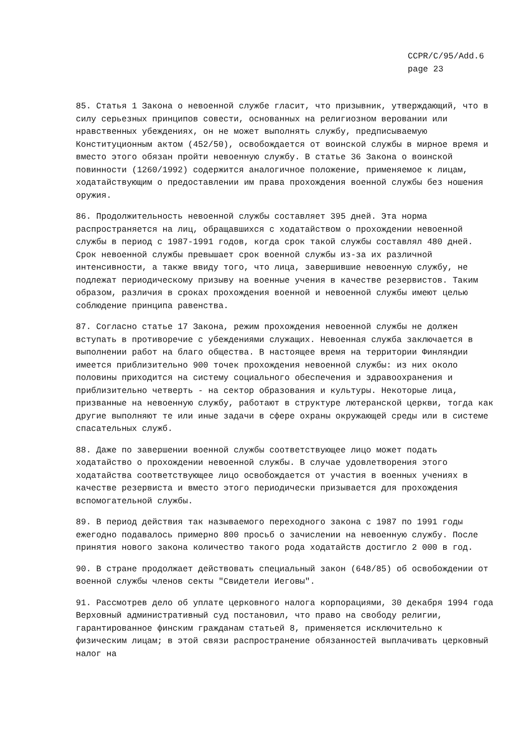CCPR/C/95/Add.6
page 23
85. Статья 1 Закона о невоенной службе гласит, что призывник, утверждающий, что в силу серьезных принципов совести, основанных на религиозном веровании или нравственных убеждениях, он не может выполнять службу, предписываемую Конституционным актом (452/50), освобождается от воинской службы в мирное время и вместо этого обязан пройти невоенную службу. В статье 36 Закона о воинской повинности (1260/1992) содержится аналогичное положение, применяемое к лицам, ходатайствующим о предоставлении им права прохождения военной службы без ношения оружия.
86. Продолжительность невоенной службы составляет 395 дней. Эта норма распространяется на лиц, обращавшихся с ходатайством о прохождении невоенной службы в период с 1987-1991 годов, когда срок такой службы составлял 480 дней. Срок невоенной службы превышает срок военной службы из-за их различной интенсивности, а также ввиду того, что лица, завершившие невоенную службу, не подлежат периодическому призыву на военные учения в качестве резервистов. Таким образом, различия в сроках прохождения военной и невоенной службы имеют целью соблюдение принципа равенства.
87. Согласно статье 17 Закона, режим прохождения невоенной службы не должен вступать в противоречие с убеждениями служащих. Невоенная служба заключается в выполнении работ на благо общества. В настоящее время на территории Финляндии имеется приблизительно 900 точек прохождения невоенной службы: из них около половины приходится на систему социального обеспечения и здравоохранения и приблизительно четверть - на сектор образования и культуры. Некоторые лица, призванные на невоенную службу, работают в структуре лютеранской церкви, тогда как другие выполняют те или иные задачи в сфере охраны окружающей среды или в системе спасательных служб.
88. Даже по завершении военной службы соответствующее лицо может подать ходатайство о прохождении невоенной службы. В случае удовлетворения этого ходатайства соответствующее лицо освобождается от участия в военных учениях в качестве резервиста и вместо этого периодически призывается для прохождения вспомогательной службы.
89. В период действия так называемого переходного закона с 1987 по 1991 годы ежегодно подавалось примерно 800 просьб о зачислении на невоенную службу. После принятия нового закона количество такого рода ходатайств достигло 2 000 в год.
90. В стране продолжает действовать специальный закон (648/85) об освобождении от военной службы членов секты "Свидетели Иеговы".
91. Рассмотрев дело об уплате церковного налога корпорациями, 30 декабря 1994 года Верховный административный суд постановил, что право на свободу религии, гарантированное финским гражданам статьей 8, применяется исключительно к физическим лицам; в этой связи распространение обязанностей выплачивать церковный налог на